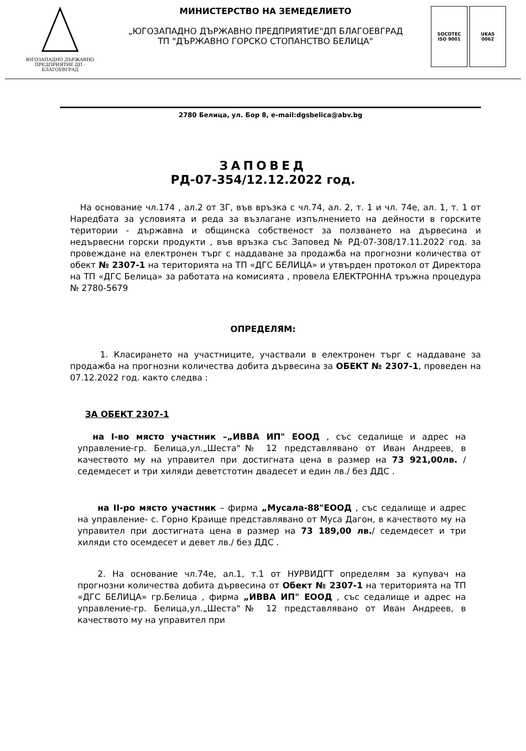ЮГОЗАПАДНО ДЪРЖАВНО
ПРЕДПРИЯТИЕ ДП - БЛАГОЕВГРАД
МИНИСТЕРСТВО НА ЗЕМЕДЕЛИЕТО
„ЮГОЗАПАДНО ДЪРЖАВНО ПРЕДПРИЯТИЕ"ДП БЛАГОЕВГРАД
ТП "ДЪРЖАВНО ГОРСКО СТОПАНСТВО БЕЛИЦА"
SOCOTEC
ISO 9001
UKAS
0062
2780 Белица, ул. Бор 8, e-mail:dgsbelica@abv.bg
ЗАПОВЕД
РД-07-354/12.12.2022 год.
На основание чл.174 , ал.2 от ЗГ, във връзка с чл.74, ал. 2, т. 1 и чл. 74е, ал. 1, т. 1 от Наредбата за условията и реда за възлагане изпълнението на дейности в горските територии - държавна и общинска собственост за ползването на дървесина и недървесни горски продукти , във връзка със Заповед № РД-07-308/17.11.2022 год. за провеждане на електронен търг с наддаване за продажба на прогнозни количества от обект № 2307-1 на територията на ТП «ДГС БЕЛИЦА» и утвърден протокол от Директора на ТП «ДГС Белица» за работата на комисията , провела ЕЛЕКТРОННА тръжна процедура № 2780-5679
ОПРЕДЕЛЯМ:
1. Класирането на участниците, участвали в електронен търг с наддаване за продажба на прогнозни количества добита дървесина за ОБЕКТ № 2307-1, проведен на 07.12.2022 год. както следва :
ЗА ОБЕКТ 2307-1
на I-во място участник –„ИВВА ИП" ЕООД , със седалище и адрес на управление-гр. Белица,ул.„Шеста"№ 12 представлявано от Иван Андреев, в качеството му на управител при достигната цена в размер на 73 921,00лв. /седемдесет и три хиляди деветстотин двадесет и един лв./ без ДДС .
на II-ро място участник – фирма „Мусала-88"ЕООД , със седалище и адрес на управление- с. Горно Краище представлявано от Муса Дагон, в качеството му на управител при достигната цена в размер на 73 189,00 лв./ седемдесет и три хиляди сто осемдесет и девет лв./ без ДДС .
2. На основание чл.74е, ал.1, т.1 от НУРВИДГТ определям за купувач на прогнозни количества добита дървесина от Обект № 2307-1 на територията на ТП «ДГС БЕЛИЦА» гр.Белица , фирма „ИВВА ИП" ЕООД , със седалище и адрес на управление-гр. Белица,ул.„Шеста"№ 12 представлявано от Иван Андреев, в качеството му на управител при